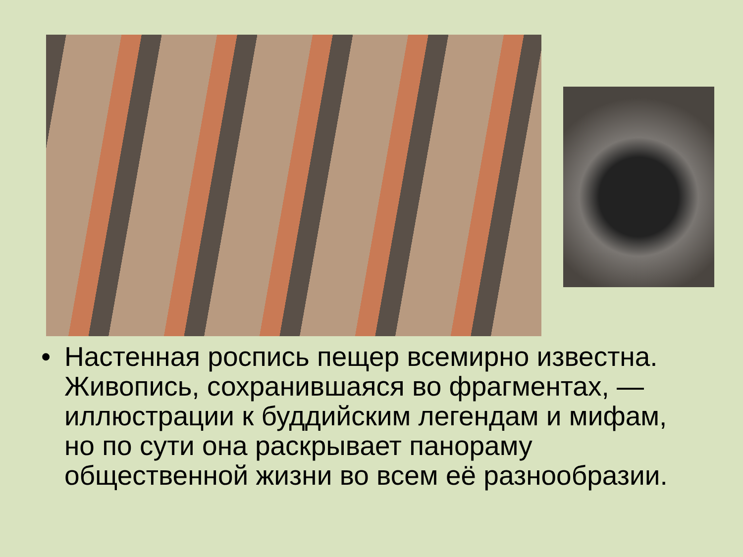• Настенная роспись пещер всемирно известна. Живопись, сохранившаяся во фрагментах, — иллюстрации к буддийским легендам и мифам, но по сути она раскрывает панораму общественной жизни во всем её разнообразии.